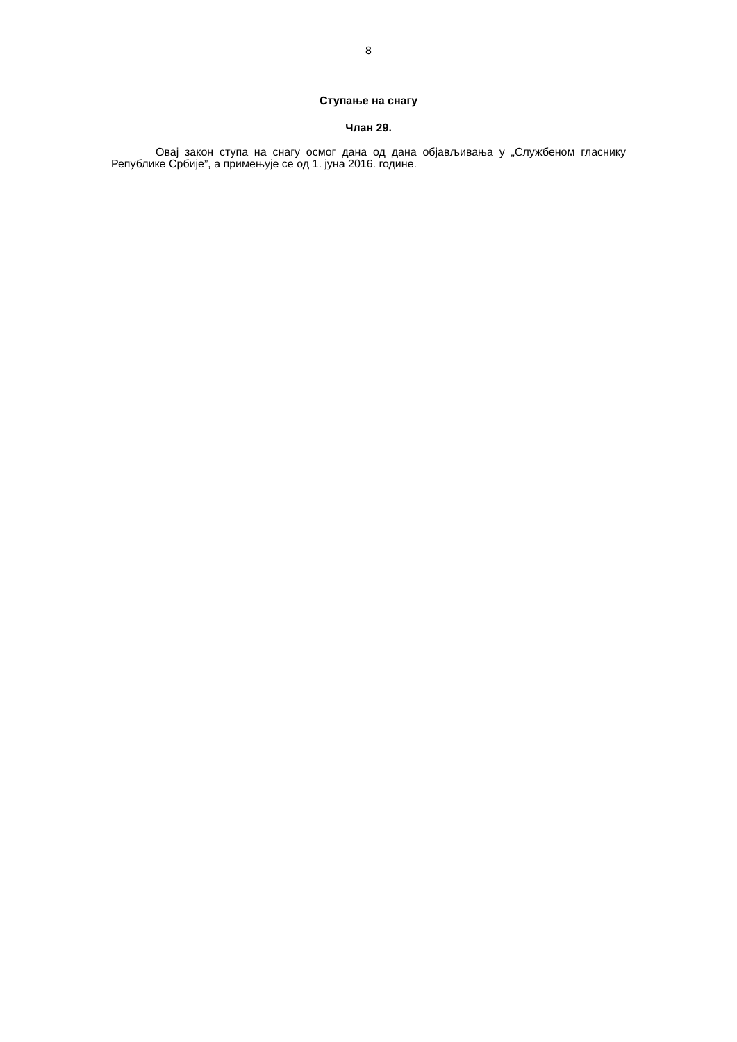8
Ступање на снагу
Члан 29.
Овај закон ступа на снагу осмог дана од дана објављивања у „Службеном гласнику Републике Србије”, а примењује се од 1. јуна 2016. године.